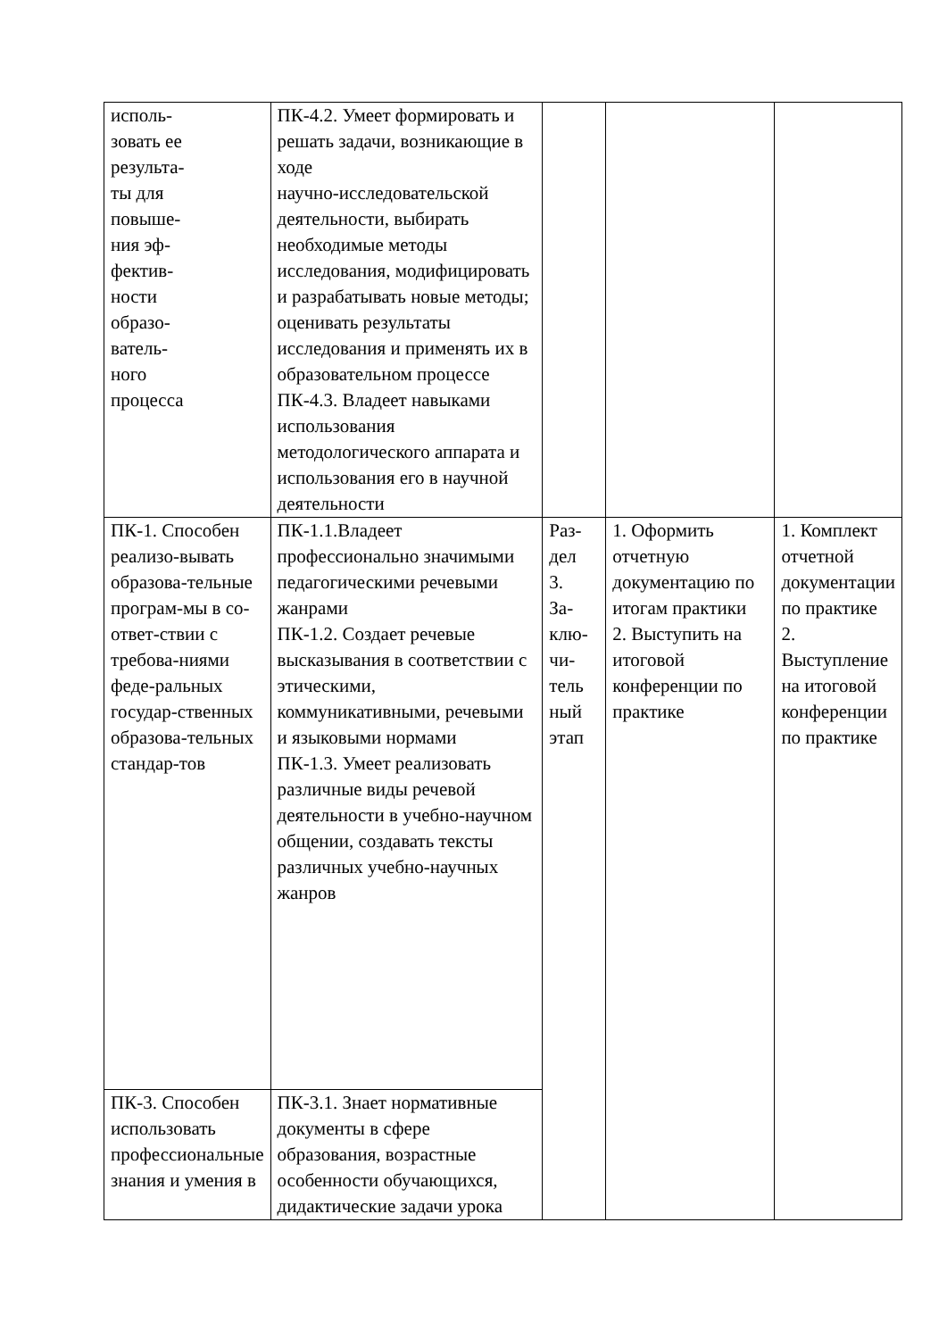| исполь- зовать ее результа- ты для повыше- ния эф- фектив- ности образо- ватель- ного процесса | ПК-4.2. Умеет формировать и решать задачи, возникающие в ходе научно-исследовательской деятельности, выбирать необходимые методы исследования, модифицировать и разрабатывать новые методы; оценивать результаты исследования и применять их в образовательном процессе ПК-4.3. Владеет навыками использования методологического аппарата и использования его в научной деятельности | | | |
| ПК-1. Способен реализо-вывать образова-тельные програм-мы в со-ответ-ствии с требова-ниями феде-ральных государ-ственных образова-тельных стандар-тов | ПК-1.1.Владеет профессионально значимыми педагогическими речевыми жанрами ПК-1.2. Создает речевые высказывания в соответствии с этическими, коммуникативными, речевыми и языковыми нормами ПК-1.3. Умеет реализовать различные виды речевой деятельности в учебно-научном общении, создавать тексты различных учебно-научных жанров | Раз- дел 3. За- клю- чи- тель ный этап | 1. Оформить отчетную документацию по итогам практики 2. Выступить на итоговой конференции по практике | 1. Комплект отчетной документации по практике 2. Выступление на итоговой конференции по практике |
| ПК-3. Способен использовать профессиональные знания и умения в | ПК-3.1. Знает нормативные документы в сфере образования, возрастные особенности обучающихся, дидактические задачи урока | | | |